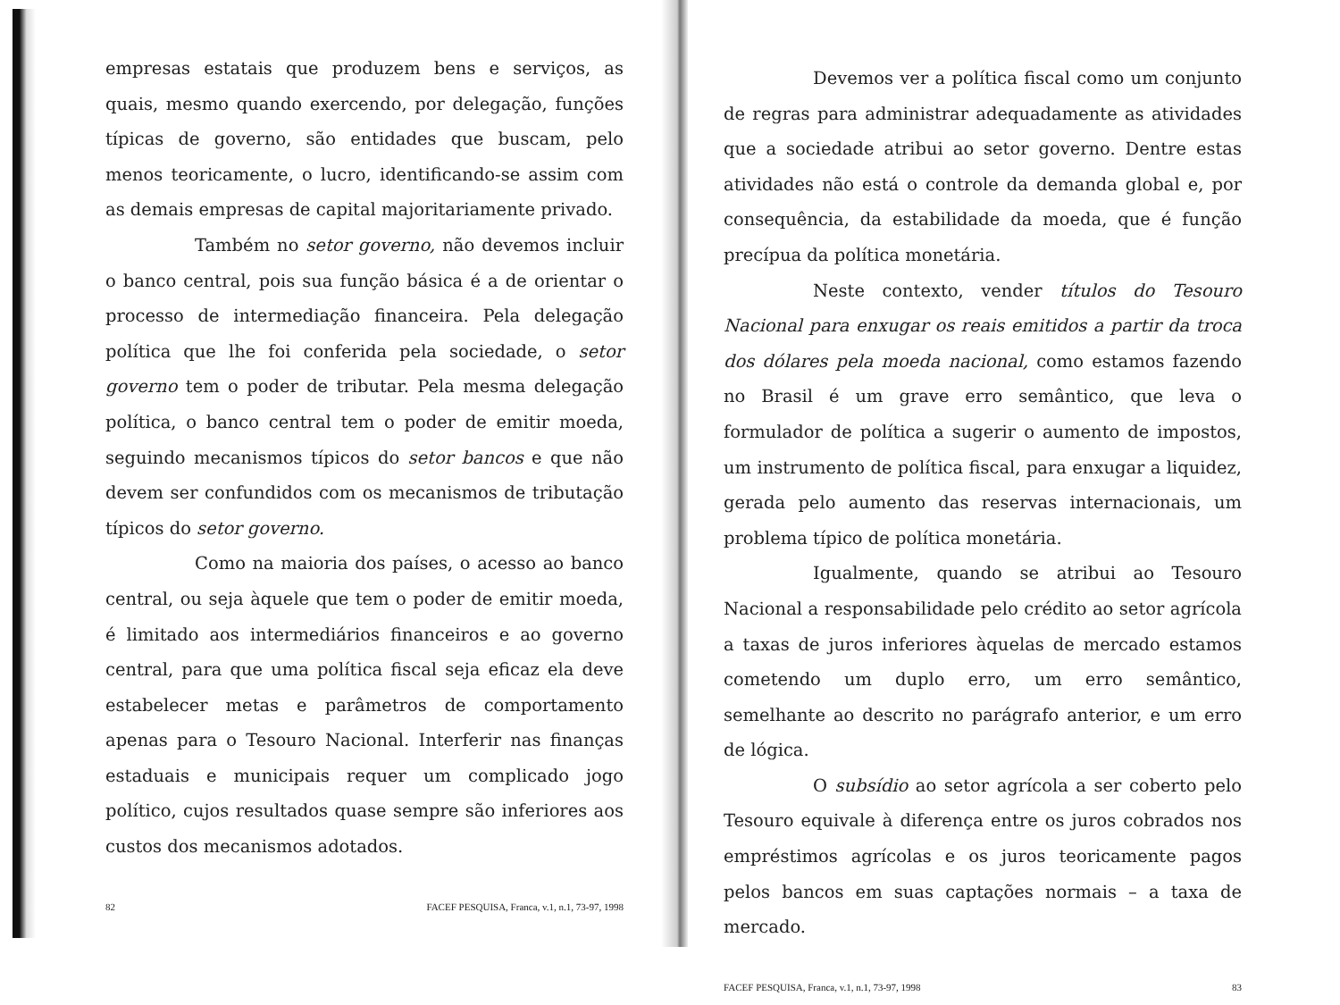empresas estatais que produzem bens e serviços, as quais, mesmo quando exercendo, por delegação, funções típicas de governo, são entidades que buscam, pelo menos teoricamente, o lucro, identificando-se assim com as demais empresas de capital majoritariamente privado.
Também no setor governo, não devemos incluir o banco central, pois sua função básica é a de orientar o processo de intermediação financeira. Pela delegação política que lhe foi conferida pela sociedade, o setor governo tem o poder de tributar. Pela mesma delegação política, o banco central tem o poder de emitir moeda, seguindo mecanismos típicos do setor bancos e que não devem ser confundidos com os mecanismos de tributação típicos do setor governo.
Como na maioria dos países, o acesso ao banco central, ou seja àquele que tem o poder de emitir moeda, é limitado aos intermediários financeiros e ao governo central, para que uma política fiscal seja eficaz ela deve estabelecer metas e parâmetros de comportamento apenas para o Tesouro Nacional. Interferir nas finanças estaduais e municipais requer um complicado jogo político, cujos resultados quase sempre são inferiores aos custos dos mecanismos adotados.
82 FACEF PESQUISA, Franca, v.1, n.1, 73-97, 1998
Devemos ver a política fiscal como um conjunto de regras para administrar adequadamente as atividades que a sociedade atribui ao setor governo. Dentre estas atividades não está o controle da demanda global e, por consequência, da estabilidade da moeda, que é função precípua da política monetária.
Neste contexto, vender títulos do Tesouro Nacional para enxugar os reais emitidos a partir da troca dos dólares pela moeda nacional, como estamos fazendo no Brasil é um grave erro semântico, que leva o formulador de política a sugerir o aumento de impostos, um instrumento de política fiscal, para enxugar a liquidez, gerada pelo aumento das reservas internacionais, um problema típico de política monetária.
Igualmente, quando se atribui ao Tesouro Nacional a responsabilidade pelo crédito ao setor agrícola a taxas de juros inferiores àquelas de mercado estamos cometendo um duplo erro, um erro semântico, semelhante ao descrito no parágrafo anterior, e um erro de lógica.
O subsídio ao setor agrícola a ser coberto pelo Tesouro equivale à diferença entre os juros cobrados nos empréstimos agrícolas e os juros teoricamente pagos pelos bancos em suas captações normais – a taxa de mercado.
FACEF PESQUISA, Franca, v.1, n.1, 73-97, 1998 83